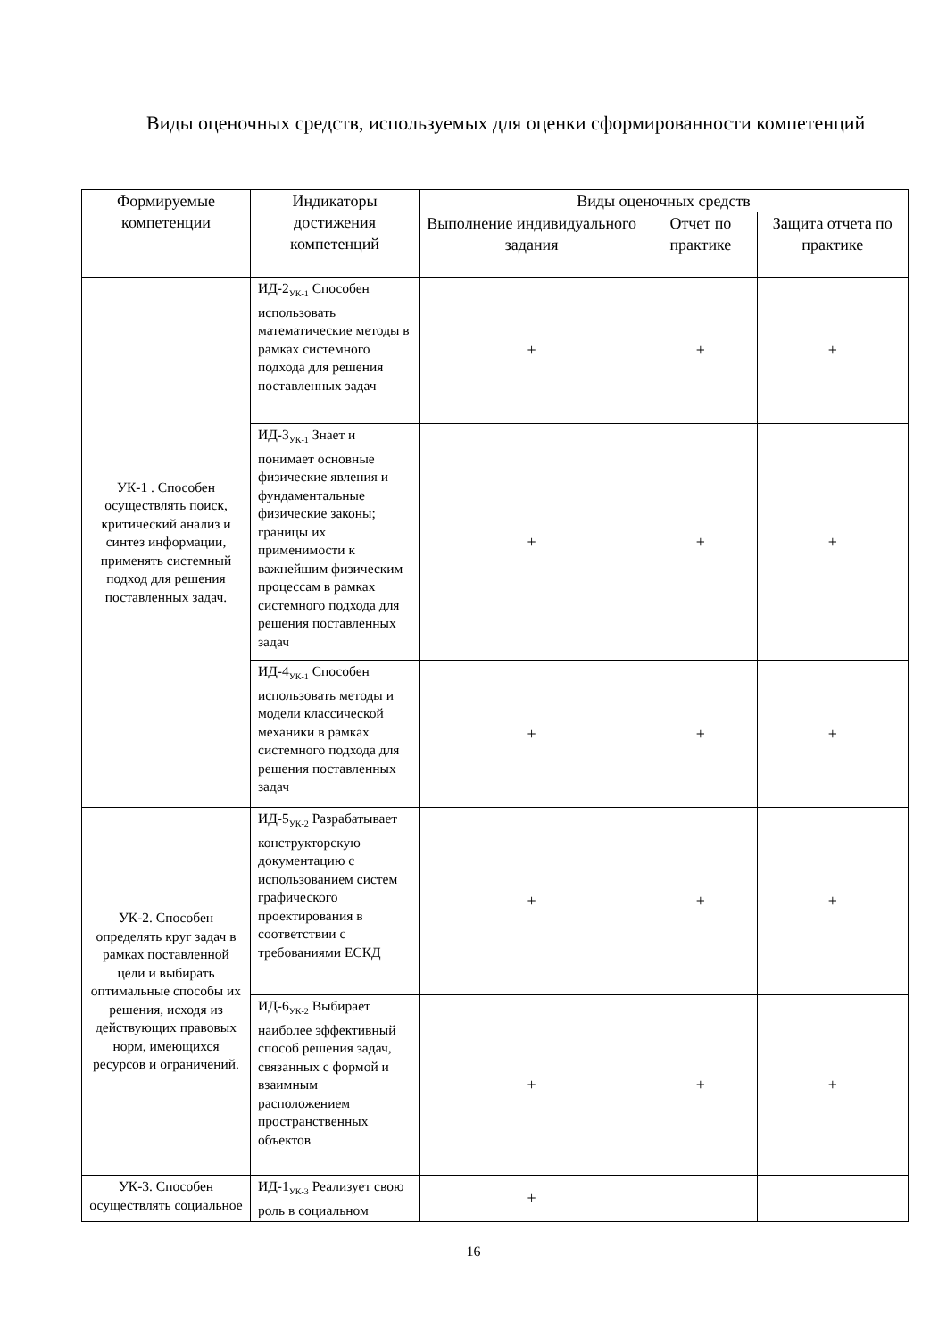Виды оценочных средств, используемых для оценки сформированности компетенций
| Формируемые компетенции | Индикаторы достижения компетенций | Виды оценочных средств | | |
| --- | --- | --- | --- | --- |
| | | Выполнение индивидуального задания | Отчет по практике | Защита отчета по практике |
| УК-1 . Способен осуществлять поиск, критический анализ и синтез информации, применять системный подход для решения поставленных задач. | ИД-2<sub>УК-1</sub> Способен использовать математические методы в рамках системного подхода для решения поставленных задач | + | + | + |
| | ИД-3<sub>УК-1</sub> Знает и понимает основные физические явления и фундаментальные физические законы; границы их применимости к важнейшим физическим процессам в рамках системного подхода для решения поставленных задач | + | + | + |
| | ИД-4<sub>УК-1</sub> Способен использовать методы и модели классической механики в рамках системного подхода для решения поставленных задач | + | + | + |
| УК-2. Способен определять круг задач в рамках поставленной цели и выбирать оптимальные способы их решения, исходя из действующих правовых норм, имеющихся ресурсов и ограничений. | ИД-5<sub>УК-2</sub> Разрабатывает конструкторскую документацию с использованием систем графического проектирования в соответствии с требованиями ЕСКД | + | + | + |
| | ИД-6<sub>УК-2</sub> Выбирает наиболее эффективный способ решения задач, связанных с формой и взаимным расположением пространственных объектов | + | + | + |
| УК-3. Способен осуществлять социальное | ИД-1<sub>УК-3</sub> Реализует свою роль в социальном | + | | |
16